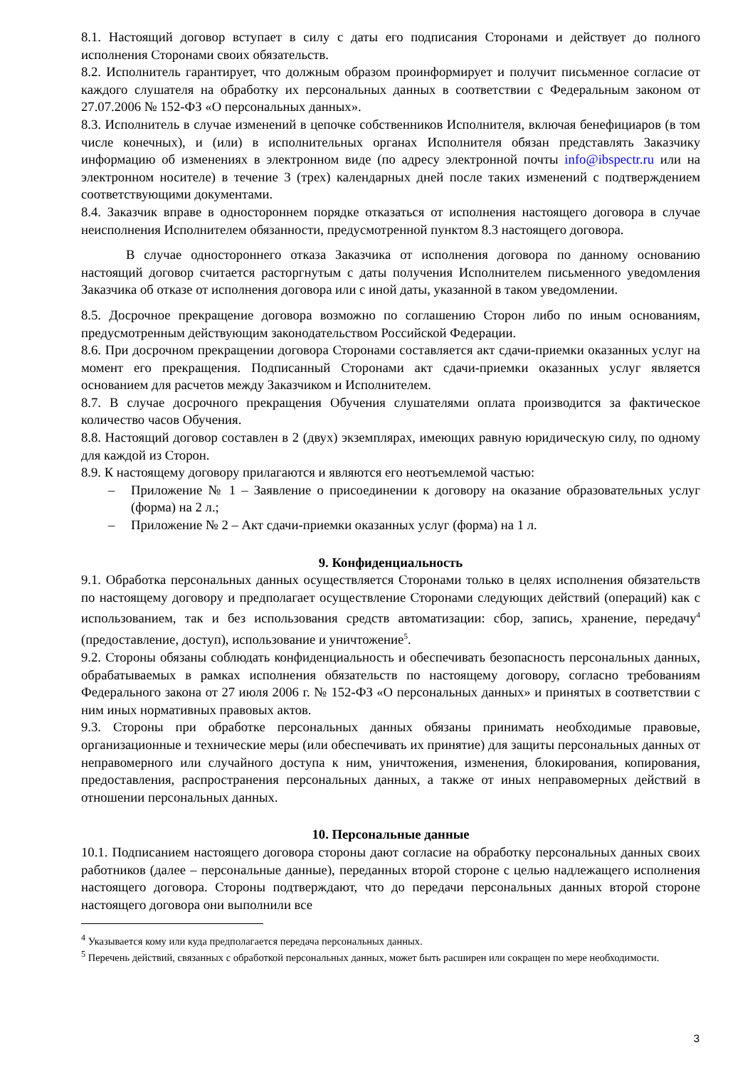8.1. Настоящий договор вступает в силу с даты его подписания Сторонами и действует до полного исполнения Сторонами своих обязательств.
8.2. Исполнитель гарантирует, что должным образом проинформирует и получит письменное согласие от каждого слушателя на обработку их персональных данных в соответствии с Федеральным законом от 27.07.2006 № 152-ФЗ «О персональных данных».
8.3. Исполнитель в случае изменений в цепочке собственников Исполнителя, включая бенефициаров (в том числе конечных), и (или) в исполнительных органах Исполнителя обязан представлять Заказчику информацию об изменениях в электронном виде (по адресу электронной почты info@ibspectr.ru или на электронном носителе) в течение 3 (трех) календарных дней после таких изменений с подтверждением соответствующими документами.
8.4. Заказчик вправе в одностороннем порядке отказаться от исполнения настоящего договора в случае неисполнения Исполнителем обязанности, предусмотренной пунктом 8.3 настоящего договора.
В случае одностороннего отказа Заказчика от исполнения договора по данному основанию настоящий договор считается расторгнутым с даты получения Исполнителем письменного уведомления Заказчика об отказе от исполнения договора или с иной даты, указанной в таком уведомлении.
8.5. Досрочное прекращение договора возможно по соглашению Сторон либо по иным основаниям, предусмотренным действующим законодательством Российской Федерации.
8.6. При досрочном прекращении договора Сторонами составляется акт сдачи-приемки оказанных услуг на момент его прекращения. Подписанный Сторонами акт сдачи-приемки оказанных услуг является основанием для расчетов между Заказчиком и Исполнителем.
8.7. В случае досрочного прекращения Обучения слушателями оплата производится за фактическое количество часов Обучения.
8.8. Настоящий договор составлен в 2 (двух) экземплярах, имеющих равную юридическую силу, по одному для каждой из Сторон.
8.9. К настоящему договору прилагаются и являются его неотъемлемой частью:
– Приложение № 1 – Заявление о присоединении к договору на оказание образовательных услуг (форма) на 2 л.;
– Приложение № 2 – Акт сдачи-приемки оказанных услуг (форма) на 1 л.
9. Конфиденциальность
9.1. Обработка персональных данных осуществляется Сторонами только в целях исполнения обязательств по настоящему договору и предполагает осуществление Сторонами следующих действий (операций) как с использованием, так и без использования средств автоматизации: сбор, запись, хранение, передачу<sup>4</sup> (предоставление, доступ), использование и уничтожение<sup>5</sup>.
9.2. Стороны обязаны соблюдать конфиденциальность и обеспечивать безопасность персональных данных, обрабатываемых в рамках исполнения обязательств по настоящему договору, согласно требованиям Федерального закона от 27 июля 2006 г. № 152-ФЗ «О персональных данных» и принятых в соответствии с ним иных нормативных правовых актов.
9.3. Стороны при обработке персональных данных обязаны принимать необходимые правовые, организационные и технические меры (или обеспечивать их принятие) для защиты персональных данных от неправомерного или случайного доступа к ним, уничтожения, изменения, блокирования, копирования, предоставления, распространения персональных данных, а также от иных неправомерных действий в отношении персональных данных.
10. Персональные данные
10.1. Подписанием настоящего договора стороны дают согласие на обработку персональных данных своих работников (далее – персональные данные), переданных второй стороне с целью надлежащего исполнения настоящего договора. Стороны подтверждают, что до передачи персональных данных второй стороне настоящего договора они выполнили все
<sup>4</sup> Указывается кому или куда предполагается передача персональных данных.
<sup>5</sup> Перечень действий, связанных с обработкой персональных данных, может быть расширен или сокращен по мере необходимости.
3